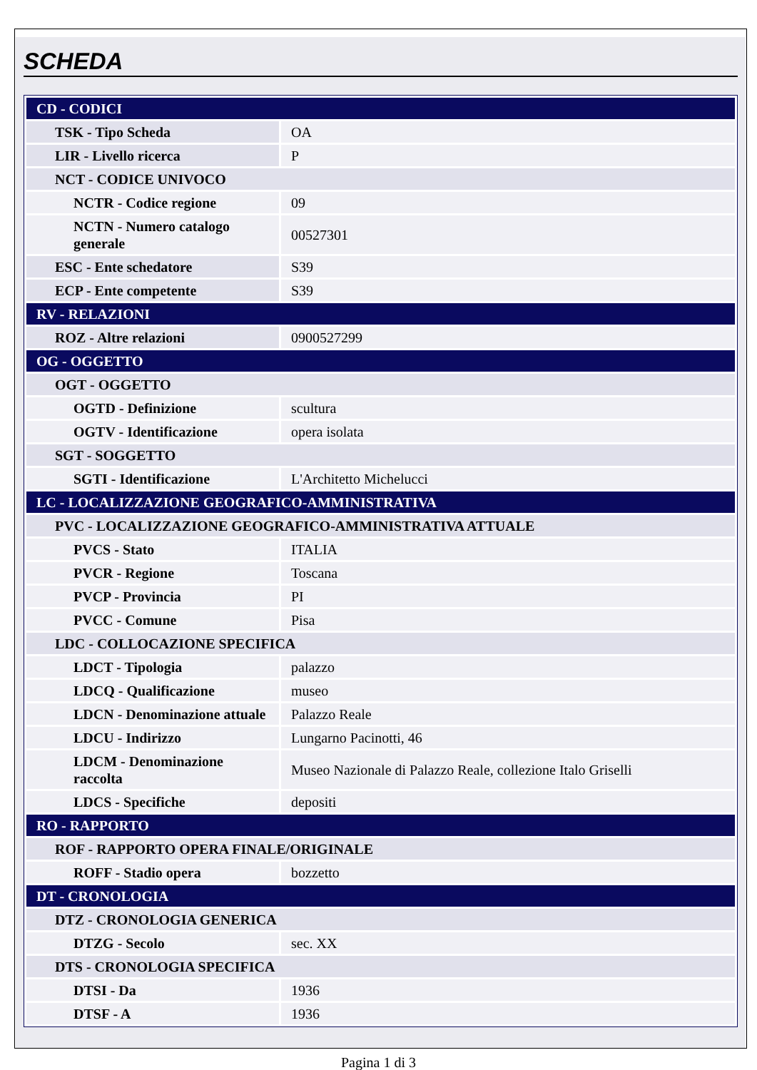SCHEDA
| CD - CODICI | |
| TSK - Tipo Scheda | OA |
| LIR - Livello ricerca | P |
| NCT - CODICE UNIVOCO | |
| NCTR - Codice regione | 09 |
| NCTN - Numero catalogo generale | 00527301 |
| ESC - Ente schedatore | S39 |
| ECP - Ente competente | S39 |
| RV - RELAZIONI | |
| ROZ - Altre relazioni | 0900527299 |
| OG - OGGETTO | |
| OGT - OGGETTO | |
| OGTD - Definizione | scultura |
| OGTV - Identificazione | opera isolata |
| SGT - SOGGETTO | |
| SGTI - Identificazione | L'Architetto Michelucci |
| LC - LOCALIZZAZIONE GEOGRAFICO-AMMINISTRATIVA | |
| PVC - LOCALIZZAZIONE GEOGRAFICO-AMMINISTRATIVA ATTUALE | |
| PVCS - Stato | ITALIA |
| PVCR - Regione | Toscana |
| PVCP - Provincia | PI |
| PVCC - Comune | Pisa |
| LDC - COLLOCAZIONE SPECIFICA | |
| LDCT - Tipologia | palazzo |
| LDCQ - Qualificazione | museo |
| LDCN - Denominazione attuale | Palazzo Reale |
| LDCU - Indirizzo | Lungarno Pacinotti, 46 |
| LDCM - Denominazione raccolta | Museo Nazionale di Palazzo Reale, collezione Italo Griselli |
| LDCS - Specifiche | depositi |
| RO - RAPPORTO | |
| ROF - RAPPORTO OPERA FINALE/ORIGINALE | |
| ROFF - Stadio opera | bozzetto |
| DT - CRONOLOGIA | |
| DTZ - CRONOLOGIA GENERICA | |
| DTZG - Secolo | sec. XX |
| DTS - CRONOLOGIA SPECIFICA | |
| DTSI - Da | 1936 |
| DTSF - A | 1936 |
Pagina 1 di 3